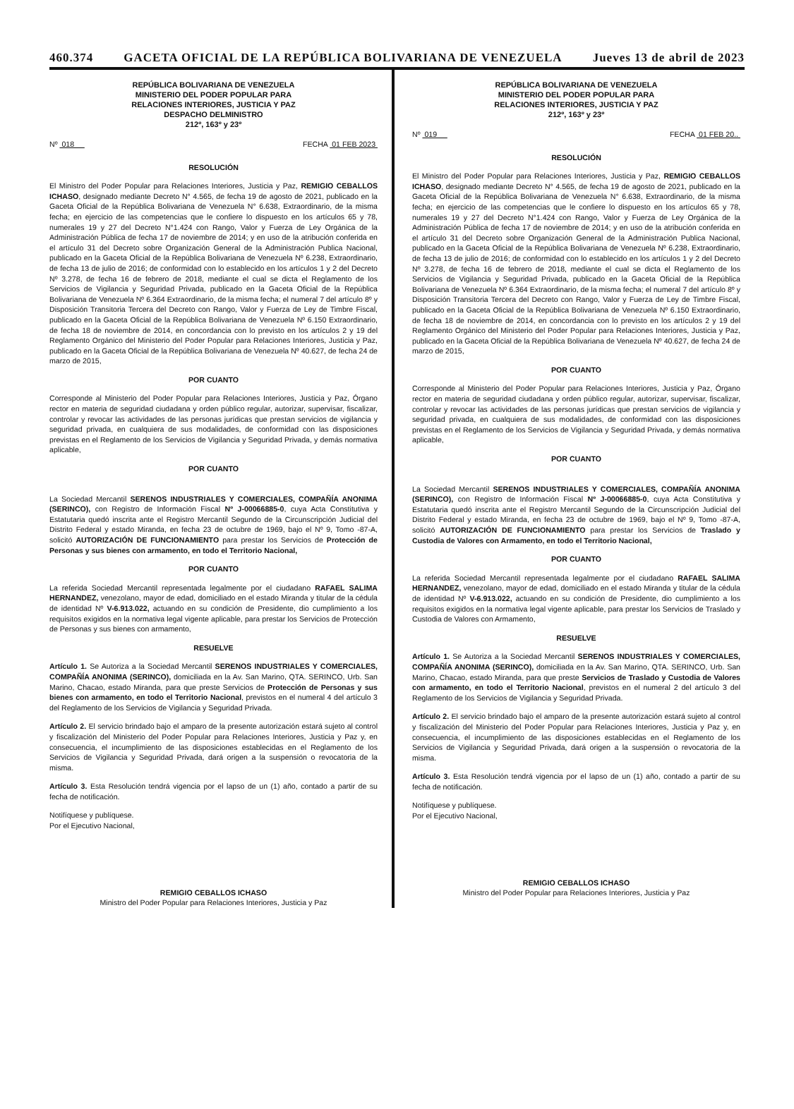460.374 GACETA OFICIAL DE LA REPÚBLICA BOLIVARIANA DE VENEZUELA Jueves 13 de abril de 2023
REPÚBLICA BOLIVARIANA DE VENEZUELA
MINISTERIO DEL PODER POPULAR PARA
RELACIONES INTERIORES, JUSTICIA Y PAZ
DESPACHO DELMINISTRO
212º, 163º y 23º
Nº 018 FECHA 01 FEB 2023
RESOLUCIÓN
El Ministro del Poder Popular para Relaciones Interiores, Justicia y Paz, REMIGIO CEBALLOS ICHASO, designado mediante Decreto N° 4.565, de fecha 19 de agosto de 2021, publicado en la Gaceta Oficial de la República Bolivariana de Venezuela N° 6.638, Extraordinario, de la misma fecha; en ejercicio de las competencias que le confiere lo dispuesto en los artículos 65 y 78, numerales 19 y 27 del Decreto N°1.424 con Rango, Valor y Fuerza de Ley Orgánica de la Administración Pública de fecha 17 de noviembre de 2014; y en uso de la atribución conferida en el artículo 31 del Decreto sobre Organización General de la Administración Publica Nacional, publicado en la Gaceta Oficial de la República Bolivariana de Venezuela Nº 6.238, Extraordinario, de fecha 13 de julio de 2016; de conformidad con lo establecido en los artículos 1 y 2 del Decreto Nº 3.278, de fecha 16 de febrero de 2018, mediante el cual se dicta el Reglamento de los Servicios de Vigilancia y Seguridad Privada, publicado en la Gaceta Oficial de la República Bolivariana de Venezuela Nº 6.364 Extraordinario, de la misma fecha; el numeral 7 del artículo 8º y Disposición Transitoria Tercera del Decreto con Rango, Valor y Fuerza de Ley de Timbre Fiscal, publicado en la Gaceta Oficial de la República Bolivariana de Venezuela Nº 6.150 Extraordinario, de fecha 18 de noviembre de 2014, en concordancia con lo previsto en los artículos 2 y 19 del Reglamento Orgánico del Ministerio del Poder Popular para Relaciones Interiores, Justicia y Paz, publicado en la Gaceta Oficial de la República Bolivariana de Venezuela Nº 40.627, de fecha 24 de marzo de 2015,
POR CUANTO
Corresponde al Ministerio del Poder Popular para Relaciones Interiores, Justicia y Paz, Órgano rector en materia de seguridad ciudadana y orden público regular, autorizar, supervisar, fiscalizar, controlar y revocar las actividades de las personas jurídicas que prestan servicios de vigilancia y seguridad privada, en cualquiera de sus modalidades, de conformidad con las disposiciones previstas en el Reglamento de los Servicios de Vigilancia y Seguridad Privada, y demás normativa aplicable,
POR CUANTO
La Sociedad Mercantil SERENOS INDUSTRIALES Y COMERCIALES, COMPAÑÍA ANONIMA (SERINCO), con Registro de Información Fiscal Nº J-00066885-0, cuya Acta Constitutiva y Estatutaria quedó inscrita ante el Registro Mercantil Segundo de la Circunscripción Judicial del Distrito Federal y estado Miranda, en fecha 23 de octubre de 1969, bajo el Nº 9, Tomo -87-A, solicitó AUTORIZACIÓN DE FUNCIONAMIENTO para prestar los Servicios de Protección de Personas y sus bienes con armamento, en todo el Territorio Nacional,
POR CUANTO
La referida Sociedad Mercantil representada legalmente por el ciudadano RAFAEL SALIMA HERNANDEZ, venezolano, mayor de edad, domiciliado en el estado Miranda y titular de la cédula de identidad Nº V-6.913.022, actuando en su condición de Presidente, dio cumplimiento a los requisitos exigidos en la normativa legal vigente aplicable, para prestar los Servicios de Protección de Personas y sus bienes con armamento,
RESUELVE
Artículo 1. Se Autoriza a la Sociedad Mercantil SERENOS INDUSTRIALES Y COMERCIALES, COMPAÑÍA ANONIMA (SERINCO), domiciliada en la Av. San Marino, QTA. SERINCO, Urb. San Marino, Chacao, estado Miranda, para que preste Servicios de Protección de Personas y sus bienes con armamento, en todo el Territorio Nacional, previstos en el numeral 4 del artículo 3 del Reglamento de los Servicios de Vigilancia y Seguridad Privada.
Artículo 2. El servicio brindado bajo el amparo de la presente autorización estará sujeto al control y fiscalización del Ministerio del Poder Popular para Relaciones Interiores, Justicia y Paz y, en consecuencia, el incumplimiento de las disposiciones establecidas en el Reglamento de los Servicios de Vigilancia y Seguridad Privada, dará origen a la suspensión o revocatoria de la misma.
Artículo 3. Esta Resolución tendrá vigencia por el lapso de un (1) año, contado a partir de su fecha de notificación.
Notifíquese y publíquese.
Por el Ejecutivo Nacional,
REMIGIO CEBALLOS ICHASO
Ministro del Poder Popular para Relaciones Interiores, Justicia y Paz
REPÚBLICA BOLIVARIANA DE VENEZUELA
MINISTERIO DEL PODER POPULAR PARA
RELACIONES INTERIORES, JUSTICIA Y PAZ
212º, 163º y 23º
Nº 019 FECHA 01 FEB 20..
RESOLUCIÓN
El Ministro del Poder Popular para Relaciones Interiores, Justicia y Paz, REMIGIO CEBALLOS ICHASO, designado mediante Decreto N° 4.565, de fecha 19 de agosto de 2021, publicado en la Gaceta Oficial de la República Bolivariana de Venezuela N° 6.638, Extraordinario, de la misma fecha; en ejercicio de las competencias que le confiere lo dispuesto en los artículos 65 y 78, numerales 19 y 27 del Decreto N°1.424 con Rango, Valor y Fuerza de Ley Orgánica de la Administración Pública de fecha 17 de noviembre de 2014; y en uso de la atribución conferida en el artículo 31 del Decreto sobre Organización General de la Administración Publica Nacional, publicado en la Gaceta Oficial de la República Bolivariana de Venezuela Nº 6.238, Extraordinario, de fecha 13 de julio de 2016; de conformidad con lo establecido en los artículos 1 y 2 del Decreto Nº 3.278, de fecha 16 de febrero de 2018, mediante el cual se dicta el Reglamento de los Servicios de Vigilancia y Seguridad Privada, publicado en la Gaceta Oficial de la República Bolivariana de Venezuela Nº 6.364 Extraordinario, de la misma fecha; el numeral 7 del artículo 8º y Disposición Transitoria Tercera del Decreto con Rango, Valor y Fuerza de Ley de Timbre Fiscal, publicado en la Gaceta Oficial de la República Bolivariana de Venezuela Nº 6.150 Extraordinario, de fecha 18 de noviembre de 2014, en concordancia con lo previsto en los artículos 2 y 19 del Reglamento Orgánico del Ministerio del Poder Popular para Relaciones Interiores, Justicia y Paz, publicado en la Gaceta Oficial de la República Bolivariana de Venezuela Nº 40.627, de fecha 24 de marzo de 2015,
POR CUANTO
Corresponde al Ministerio del Poder Popular para Relaciones Interiores, Justicia y Paz, Órgano rector en materia de seguridad ciudadana y orden público regular, autorizar, supervisar, fiscalizar, controlar y revocar las actividades de las personas jurídicas que prestan servicios de vigilancia y seguridad privada, en cualquiera de sus modalidades, de conformidad con las disposiciones previstas en el Reglamento de los Servicios de Vigilancia y Seguridad Privada, y demás normativa aplicable,
POR CUANTO
La Sociedad Mercantil SERENOS INDUSTRIALES Y COMERCIALES, COMPAÑÍA ANONIMA (SERINCO), con Registro de Información Fiscal Nº J-00066885-0, cuya Acta Constitutiva y Estatutaria quedó inscrita ante el Registro Mercantil Segundo de la Circunscripción Judicial del Distrito Federal y estado Miranda, en fecha 23 de octubre de 1969, bajo el Nº 9, Tomo -87-A, solicitó AUTORIZACIÓN DE FUNCIONAMIENTO para prestar los Servicios de Traslado y Custodia de Valores con Armamento, en todo el Territorio Nacional,
POR CUANTO
La referida Sociedad Mercantil representada legalmente por el ciudadano RAFAEL SALIMA HERNANDEZ, venezolano, mayor de edad, domiciliado en el estado Miranda y titular de la cédula de identidad Nº V-6.913.022, actuando en su condición de Presidente, dio cumplimiento a los requisitos exigidos en la normativa legal vigente aplicable, para prestar los Servicios de Traslado y Custodia de Valores con Armamento,
RESUELVE
Artículo 1. Se Autoriza a la Sociedad Mercantil SERENOS INDUSTRIALES Y COMERCIALES, COMPAÑÍA ANONIMA (SERINCO), domiciliada en la Av. San Marino, QTA. SERINCO, Urb. San Marino, Chacao, estado Miranda, para que preste Servicios de Traslado y Custodia de Valores con armamento, en todo el Territorio Nacional, previstos en el numeral 2 del artículo 3 del Reglamento de los Servicios de Vigilancia y Seguridad Privada.
Artículo 2. El servicio brindado bajo el amparo de la presente autorización estará sujeto al control y fiscalización del Ministerio del Poder Popular para Relaciones Interiores, Justicia y Paz y, en consecuencia, el incumplimiento de las disposiciones establecidas en el Reglamento de los Servicios de Vigilancia y Seguridad Privada, dará origen a la suspensión o revocatoria de la misma.
Artículo 3. Esta Resolución tendrá vigencia por el lapso de un (1) año, contado a partir de su fecha de notificación.
Notifíquese y publíquese.
Por el Ejecutivo Nacional,
REMIGIO CEBALLOS ICHASO
Ministro del Poder Popular para Relaciones Interiores, Justicia y Paz